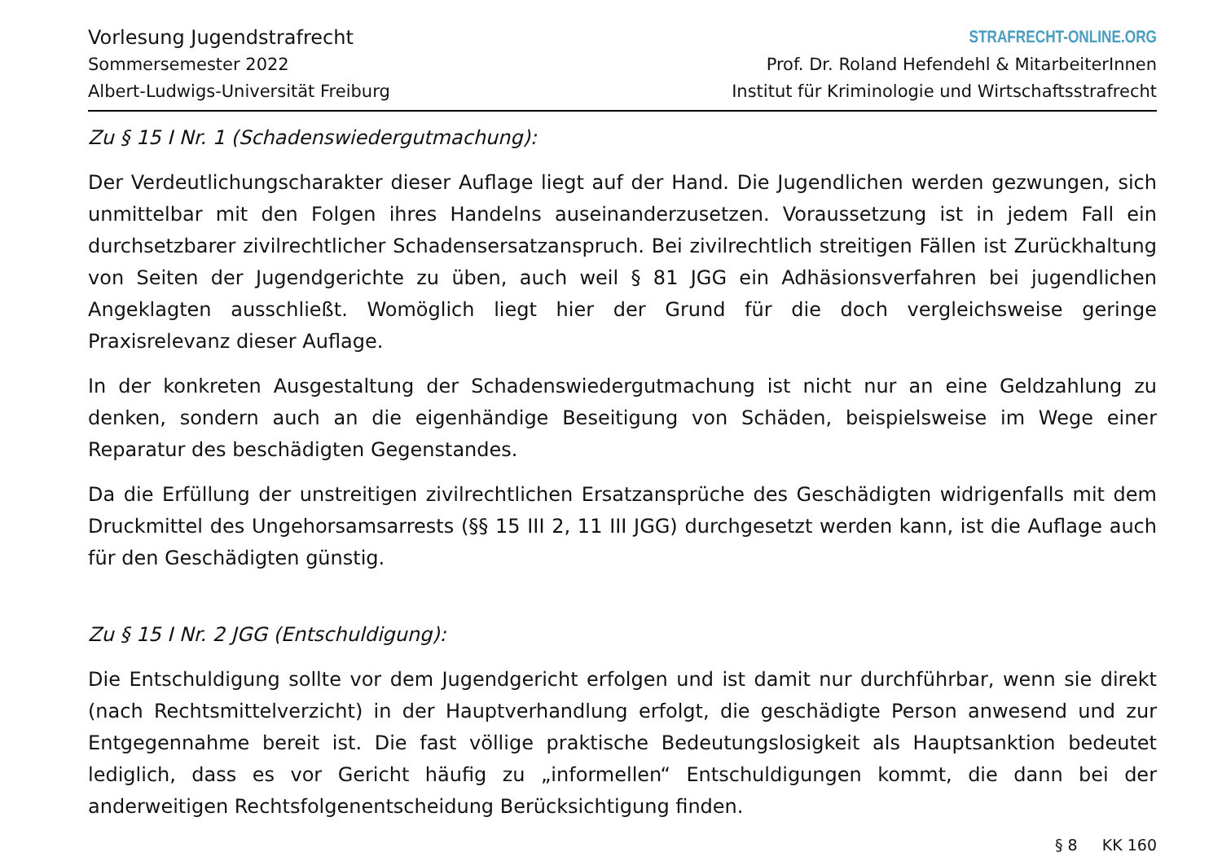Vorlesung Jugendstrafrecht
Sommersemester 2022
Albert-Ludwigs-Universität Freiburg
STRAFRECHT-ONLINE.ORG
Prof. Dr. Roland Hefendehl & MitarbeiterInnen
Institut für Kriminologie und Wirtschaftsstrafrecht
Zu § 15 I Nr. 1 (Schadenswiedergutmachung):
Der Verdeutlichungscharakter dieser Auflage liegt auf der Hand. Die Jugendlichen werden gezwungen, sich unmittelbar mit den Folgen ihres Handelns auseinanderzusetzen. Voraussetzung ist in jedem Fall ein durchsetzbarer zivilrechtlicher Schadensersatzanspruch. Bei zivilrechtlich streitigen Fällen ist Zurückhaltung von Seiten der Jugendgerichte zu üben, auch weil § 81 JGG ein Adhäsionsverfahren bei jugendlichen Angeklagten ausschließt. Womöglich liegt hier der Grund für die doch vergleichsweise geringe Praxisrelevanz dieser Auflage.
In der konkreten Ausgestaltung der Schadenswiedergutmachung ist nicht nur an eine Geldzahlung zu denken, sondern auch an die eigenhändige Beseitigung von Schäden, beispielsweise im Wege einer Reparatur des beschädigten Gegenstandes.
Da die Erfüllung der unstreitigen zivilrechtlichen Ersatzansprüche des Geschädigten widrigenfalls mit dem Druckmittel des Ungehorsamsarrests (§§ 15 III 2, 11 III JGG) durchgesetzt werden kann, ist die Auflage auch für den Geschädigten günstig.
Zu § 15 I Nr. 2 JGG (Entschuldigung):
Die Entschuldigung sollte vor dem Jugendgericht erfolgen und ist damit nur durchführbar, wenn sie direkt (nach Rechtsmittelverzicht) in der Hauptverhandlung erfolgt, die geschädigte Person anwesend und zur Entgegennahme bereit ist. Die fast völlige praktische Bedeutungslosigkeit als Hauptsanktion bedeutet lediglich, dass es vor Gericht häufig zu „informellen“ Entschuldigungen kommt, die dann bei der anderweitigen Rechtsfolgenentscheidung Berücksichtigung finden.
§ 8 KK 160